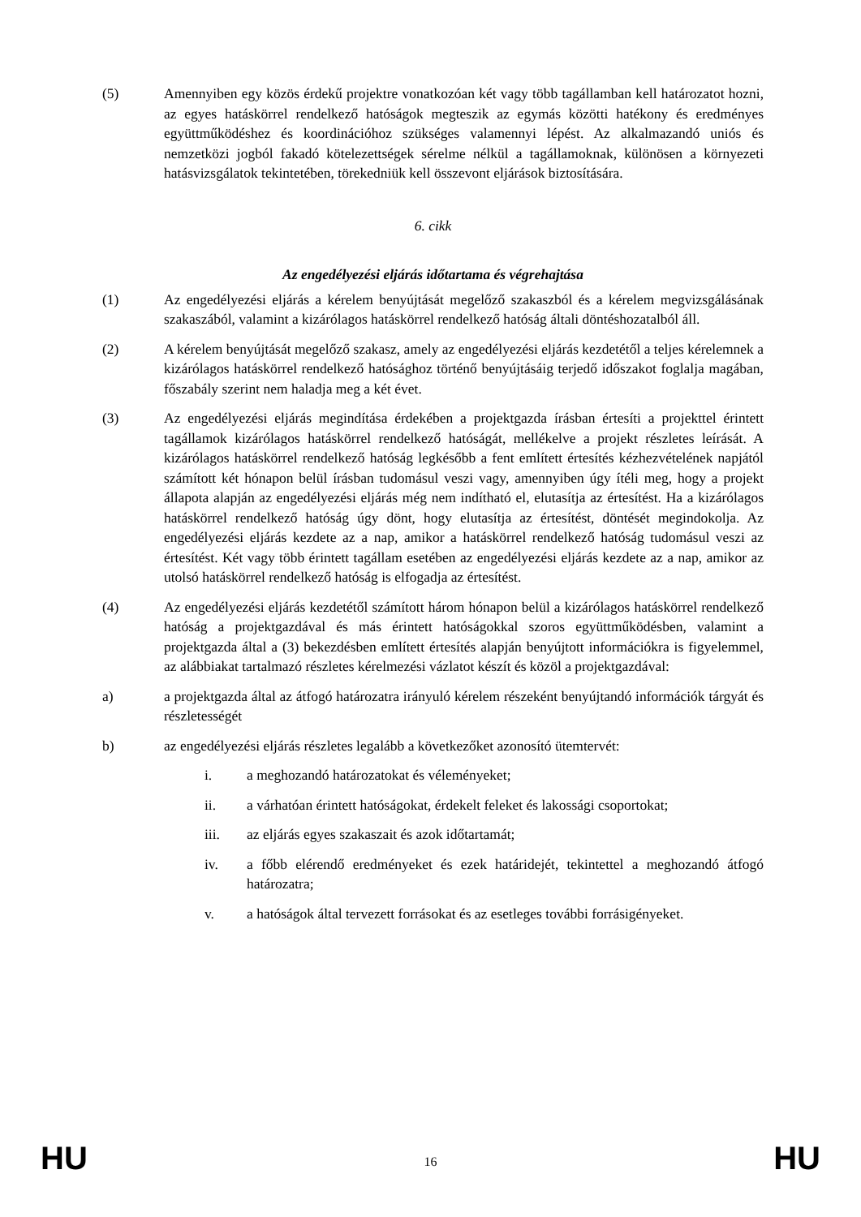(5) Amennyiben egy közös érdekű projektre vonatkozóan két vagy több tagállamban kell határozatot hozni, az egyes hatáskörrel rendelkező hatóságok megteszik az egymás közötti hatékony és eredményes együttműködéshez és koordinációhoz szükséges valamennyi lépést. Az alkalmazandó uniós és nemzetközi jogból fakadó kötelezettségek sérelme nélkül a tagállamoknak, különösen a környezeti hatásvizsgálatok tekintetében, törekedniük kell összevont eljárások biztosítására.
6. cikk
Az engedélyezési eljárás időtartama és végrehajtása
(1) Az engedélyezési eljárás a kérelem benyújtását megelőző szakaszból és a kérelem megvizsgálásának szakaszából, valamint a kizárólagos hatáskörrel rendelkező hatóság általi döntéshozatalból áll.
(2) A kérelem benyújtását megelőző szakasz, amely az engedélyezési eljárás kezdetétől a teljes kérelemnek a kizárólagos hatáskörrel rendelkező hatósághoz történő benyújtásáig terjedő időszakot foglalja magában, főszabály szerint nem haladja meg a két évet.
(3) Az engedélyezési eljárás megindítása érdekében a projektgazda írásban értesíti a projekttel érintett tagállamok kizárólagos hatáskörrel rendelkező hatóságát, mellékelve a projekt részletes leírását. A kizárólagos hatáskörrel rendelkező hatóság legkésőbb a fent említett értesítés kézhezvételének napjától számított két hónapon belül írásban tudomásul veszi vagy, amennyiben úgy ítéli meg, hogy a projekt állapota alapján az engedélyezési eljárás még nem indítható el, elutasítja az értesítést. Ha a kizárólagos hatáskörrel rendelkező hatóság úgy dönt, hogy elutasítja az értesítést, döntését megindokolja. Az engedélyezési eljárás kezdete az a nap, amikor a hatáskörrel rendelkező hatóság tudomásul veszi az értesítést. Két vagy több érintett tagállam esetében az engedélyezési eljárás kezdete az a nap, amikor az utolsó hatáskörrel rendelkező hatóság is elfogadja az értesítést.
(4) Az engedélyezési eljárás kezdetétől számított három hónapon belül a kizárólagos hatáskörrel rendelkező hatóság a projektgazdával és más érintett hatóságokkal szoros együttműködésben, valamint a projektgazda által a (3) bekezdésben említett értesítés alapján benyújtott információkra is figyelemmel, az alábbiakat tartalmazó részletes kérelmezési vázlatot készít és közöl a projektgazdával:
a) a projektgazda által az átfogó határozatra irányuló kérelem részeként benyújtandó információk tárgyát és részletességét
b) az engedélyezési eljárás részletes legalább a következőket azonosító ütemtervét:
i. a meghozandó határozatokat és véleményeket;
ii. a várhatóan érintett hatóságokat, érdekelt feleket és lakossági csoportokat;
iii. az eljárás egyes szakaszait és azok időtartamát;
iv. a főbb elérendő eredményeket és ezek határidejét, tekintettel a meghozandó átfogó határozatra;
v. a hatóságok által tervezett forrásokat és az esetleges további forrásigényeket.
HU 16 HU